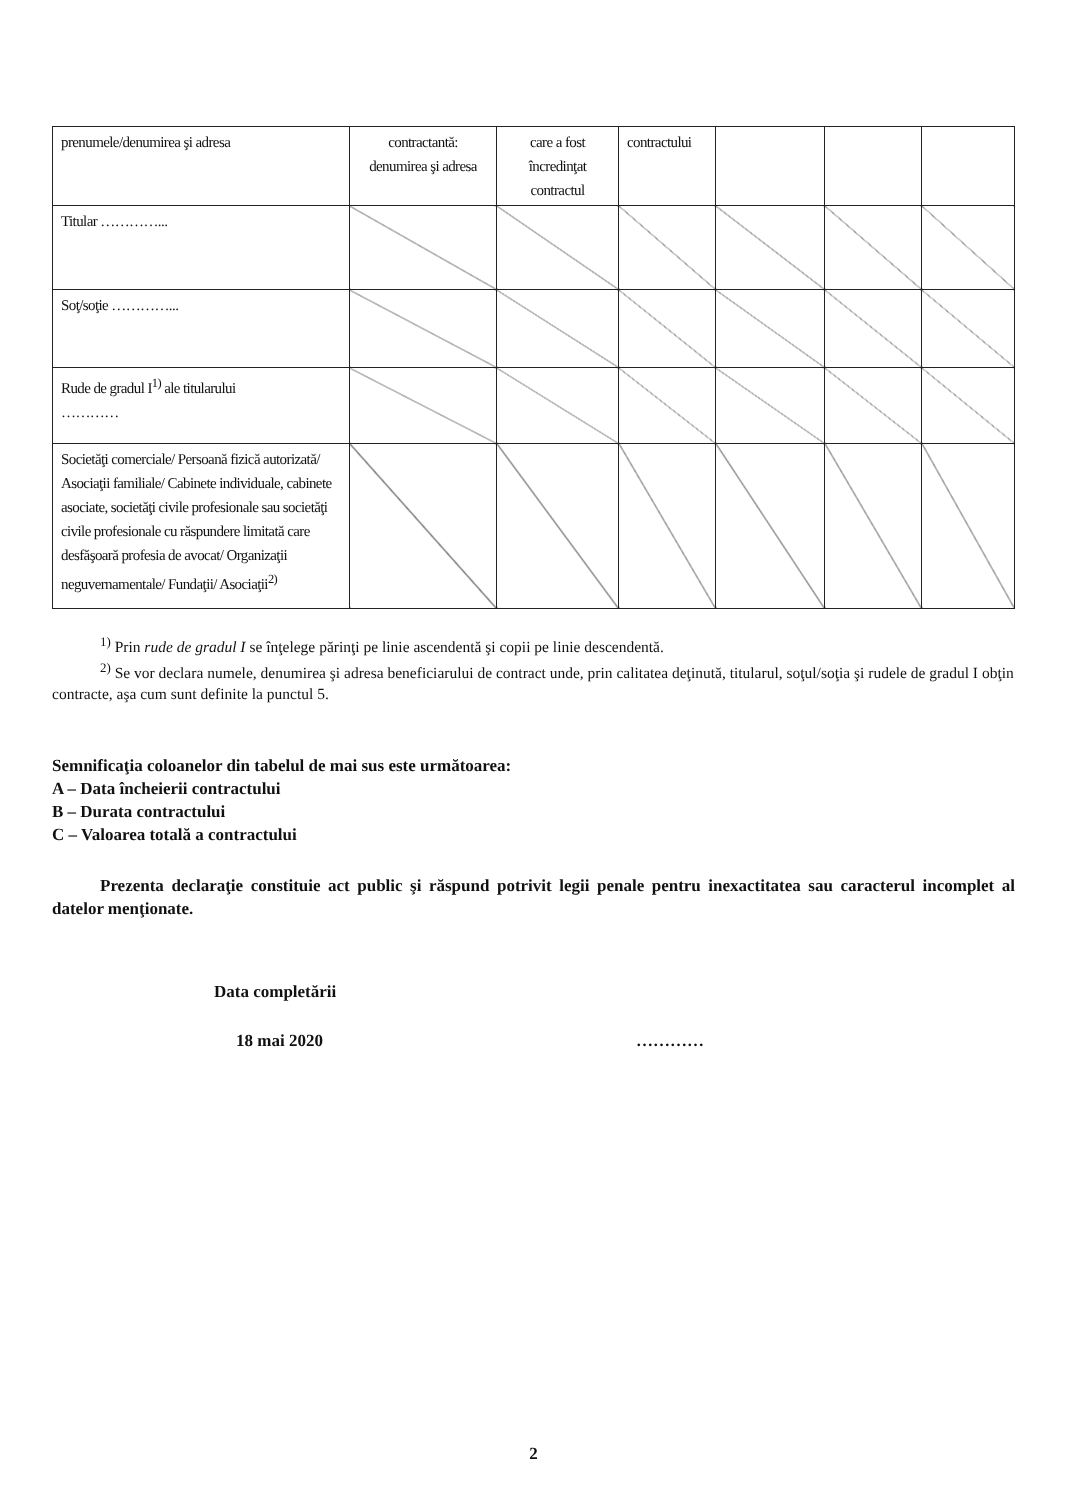| prenumele/denumirea şi adresa | contractantă: denumirea şi adresa | care a fost încredinţat contractul | contractului | | | |
| Titular …………... | | | | | | |
| Soţ/soţie …………... | | | | | | |
| Rude de gradul I<sup>1)</sup> ale titularului ………… | | | | | | |
| Societăţi comerciale/ Persoană fizică autorizată/ Asociaţii familiale/ Cabinete individuale, cabinete asociate, societăţi civile profesionale sau societăţi civile profesionale cu răspundere limitată care desfăşoară profesia de avocat/ Organizaţii neguvernamentale/ Fundaţii/ Asociaţii<sup>2)</sup> | | | | | | |
<sup>1)</sup> Prin rude de gradul I se înţelege părinţi pe linie ascendentă şi copii pe linie descendentă.
<sup>2)</sup> Se vor declara numele, denumirea şi adresa beneficiarului de contract unde, prin calitatea deţinută, titularul, soţul/soţia şi rudele de gradul I obţin contracte, aşa cum sunt definite la punctul 5.
Semnificaţia coloanelor din tabelul de mai sus este următoarea:
A – Data încheierii contractului
B – Durata contractului
C – Valoarea totală a contractului
Prezenta declaraţie constituie act public şi răspund potrivit legii penale pentru inexactitatea sau caracterul incomplet al datelor menţionate.
Data completării
18 mai 2020 …………
2